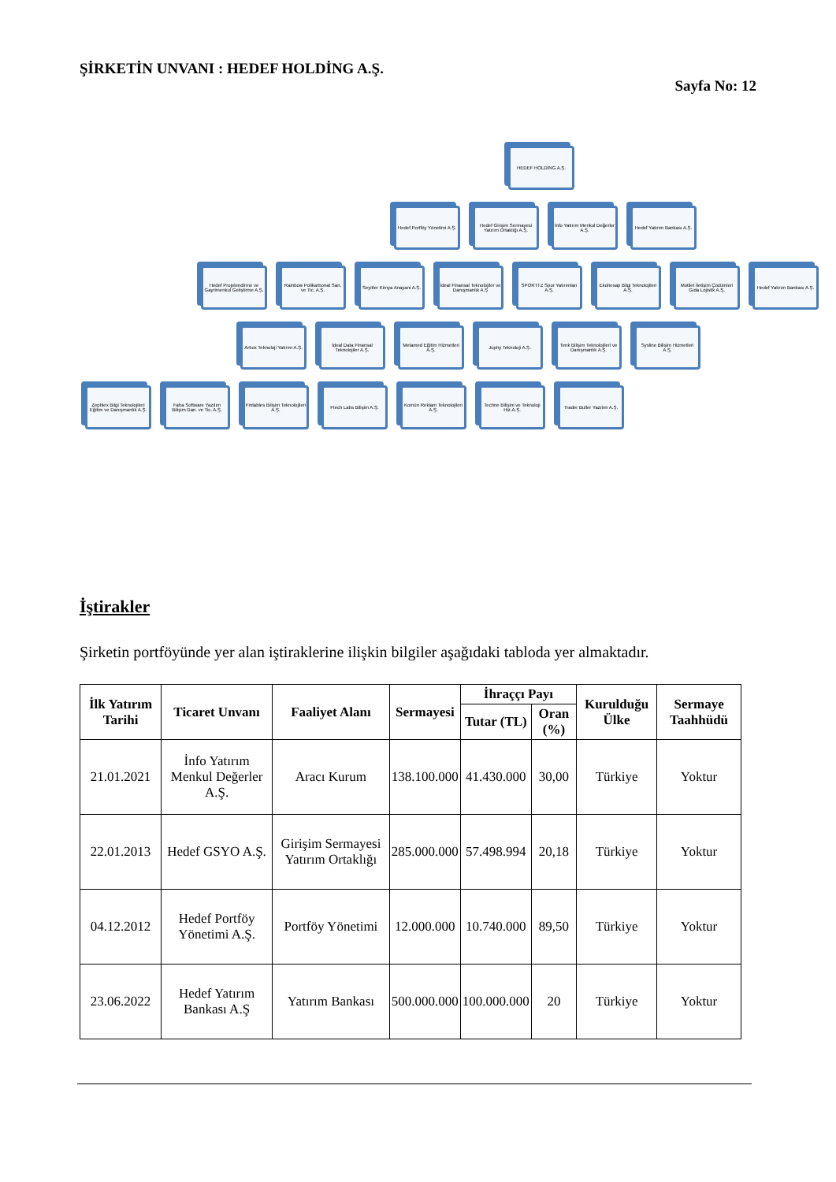ŞİRKETİN UNVANI : HEDEF HOLDİNG A.Ş.
Sayfa No: 12
HEDEF HOLDİNG A.Ş.
Hedef Portföy Yönetimi A.Ş.
Hedef Girişim Sermayesi Yatırım Ortaklığı A.Ş.
İnfo Yatırım Menkul Değerler A.Ş.
Hedef Yatırım Bankası A.Ş.
Hedef Projelendirme ve Gayrimenkul Geliştirme A.Ş.
Rainbow Polikarbonat San. ve Tic. A.Ş.
Seyitler Kimya Anayani A.Ş.
İdeal Finansal Teknolojiler ve Danışmanlık A.Ş
SPORTTZ Spor Yatırımları A.Ş.
Ekohesap Bilgi Teknolojileri A.Ş.
Motilet İletişim Çözümleri Gıda Lojistik A.Ş.
Hedef Yatırım Bankası A.Ş.
Artıox Teknoloji Yatırım A.Ş.
İdeal Data Finansal Teknolojiler A.Ş.
Metamed Eğitim Hizmetleri A.Ş.
Juphy Teknoloji A.Ş. Tenk Bilişim Teknolojileri ve Danışmanlık A.Ş.
Sysline Bilişim Hizmetleri A.Ş.
Zephlex Bilgi Teknolojileri Eğitim ve Danışmanlık A.Ş.
Faha Software Yazılım Bilişim Dan. ve Tic. A.Ş.
Fintables Bilişim Teknolojileri A.Ş.
Ftech Labs Bilişim A.Ş.
Komün Reklam Teknolojileri A.Ş.
Techne Bilişim ve Teknoloji Hiz.A.Ş.
Trader Buller Yazılım A.Ş.
İştirakler
Şirketin portföyünde yer alan iştiraklerine ilişkin bilgiler aşağıdaki tabloda yer almaktadır.
| İlk Yatırım Tarihi | Ticaret Unvanı | Faaliyet Alanı | Sermayesi | İhraççı Payı | | Kurulduğu Ülke | Sermaye Taahhüdü |
| --- | --- | --- | --- | --- | --- | --- | --- |
| | | | | Tutar (TL) | Oran (%) | | |
| 21.01.2021 | İnfo Yatırım Menkul Değerler A.Ş. | Aracı Kurum | 138.100.000 | 41.430.000 | 30,00 | Türkiye | Yoktur |
| 22.01.2013 | Hedef GSYO A.Ş. | Girişim Sermayesi Yatırım Ortaklığı | 285.000.000 | 57.498.994 | 20,18 | Türkiye | Yoktur |
| 04.12.2012 | Hedef Portföy Yönetimi A.Ş. | Portföy Yönetimi | 12.000.000 | 10.740.000 | 89,50 | Türkiye | Yoktur |
| 23.06.2022 | Hedef Yatırım Bankası A.Ş | Yatırım Bankası | 500.000.000 | 100.000.000 | 20 | Türkiye | Yoktur |